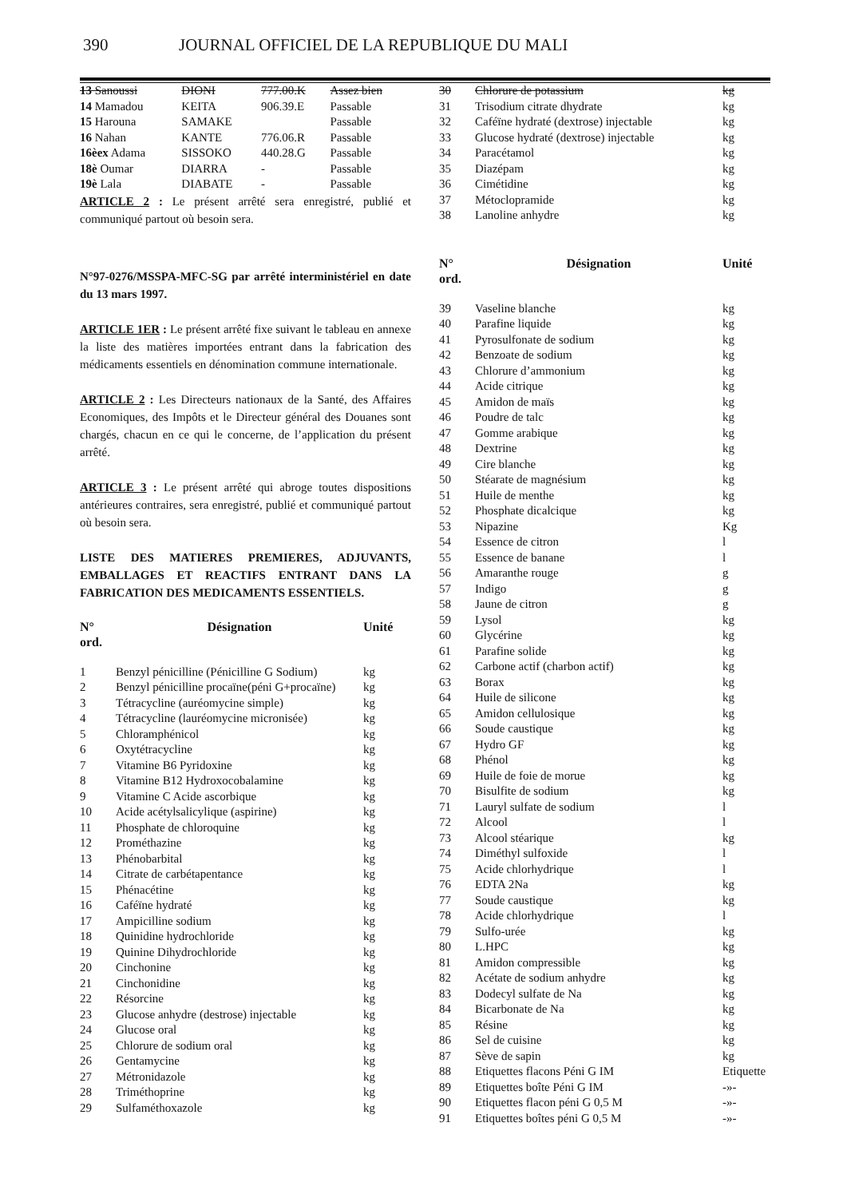390 JOURNAL OFFICIEL DE LA REPUBLIQUE DU MALI
| 13 Sanoussi | DIONI | 777.00.K | Assez bien |
| 14 Mamadou | KEITA | 906.39.E | Passable |
| 15 Harouna | SAMAKE | | Passable |
| 16 Nahan | KANTE | 776.06.R | Passable |
| 16èex Adama | SISSOKO | 440.28.G | Passable |
| 18è Oumar | DIARRA | - | Passable |
| 19è Lala | DIABATE | - | Passable |
ARTICLE 2 : Le présent arrêté sera enregistré, publié et communiqué partout où besoin sera.
N°97-0276/MSSPA-MFC-SG par arrêté interministériel en date du 13 mars 1997.
ARTICLE 1ER : Le présent arrêté fixe suivant le tableau en annexe la liste des matières importées entrant dans la fabrication des médicaments essentiels en dénomination commune internationale.
ARTICLE 2 : Les Directeurs nationaux de la Santé, des Affaires Economiques, des Impôts et le Directeur général des Douanes sont chargés, chacun en ce qui le concerne, de l’application du présent arrêté.
ARTICLE 3 : Le présent arrêté qui abroge toutes dispositions antérieures contraires, sera enregistré, publié et communiqué partout où besoin sera.
LISTE DES MATIERES PREMIERES, ADJUVANTS, EMBALLAGES ET REACTIFS ENTRANT DANS LA FABRICATION DES MEDICAMENTS ESSENTIELS.
| N° ord. | Désignation | Unité |
| --- | --- | --- |
| 1 | Benzyl pénicilline (Pénicilline G Sodium) | kg |
| 2 | Benzyl pénicilline procaïne(péni G+procaïne) | kg |
| 3 | Tétracycline (auréomycine simple) | kg |
| 4 | Tétracycline (lauréomycine micronisée) | kg |
| 5 | Chloramphénicol | kg |
| 6 | Oxytétracycline | kg |
| 7 | Vitamine B6 Pyridoxine | kg |
| 8 | Vitamine B12 Hydroxocobalamine | kg |
| 9 | Vitamine C Acide ascorbique | kg |
| 10 | Acide acétylsalicylique (aspirine) | kg |
| 11 | Phosphate de chloroquine | kg |
| 12 | Prométhazine | kg |
| 13 | Phénobarbital | kg |
| 14 | Citrate de carbétapentance | kg |
| 15 | Phénacétine | kg |
| 16 | Caféïne hydraté | kg |
| 17 | Ampicilline sodium | kg |
| 18 | Quinidine hydrochloride | kg |
| 19 | Quinine Dihydrochloride | kg |
| 20 | Cinchonine | kg |
| 21 | Cinchonidine | kg |
| 22 | Résorcine | kg |
| 23 | Glucose anhydre (destrose) injectable | kg |
| 24 | Glucose oral | kg |
| 25 | Chlorure de sodium oral | kg |
| 26 | Gentamycine | kg |
| 27 | Métronidazole | kg |
| 28 | Triméthoprine | kg |
| 29 | Sulfaméthoxazole | kg |
| 30 | Chlorure de potassium | kg |
| 31 | Trisodium citrate dhydrate | kg |
| 32 | Caféïne hydraté (dextrose) injectable | kg |
| 33 | Glucose hydraté (dextrose) injectable | kg |
| 34 | Paracétamol | kg |
| 35 | Diazépam | kg |
| 36 | Cimétidine | kg |
| 37 | Métoclopramide | kg |
| 38 | Lanoline anhydre | kg |
| N° ord. | Désignation | Unité |
| 39 | Vaseline blanche | kg |
| 40 | Parafine liquide | kg |
| 41 | Pyrosulfonate de sodium | kg |
| 42 | Benzoate de sodium | kg |
| 43 | Chlorure d’ammonium | kg |
| 44 | Acide citrique | kg |
| 45 | Amidon de maïs | kg |
| 46 | Poudre de talc | kg |
| 47 | Gomme arabique | kg |
| 48 | Dextrine | kg |
| 49 | Cire blanche | kg |
| 50 | Stéarate de magnésium | kg |
| 51 | Huile de menthe | kg |
| 52 | Phosphate dicalcique | kg |
| 53 | Nipazine | Kg |
| 54 | Essence de citron | l |
| 55 | Essence de banane | l |
| 56 | Amaranthe rouge | g |
| 57 | Indigo | g |
| 58 | Jaune de citron | g |
| 59 | Lysol | kg |
| 60 | Glycérine | kg |
| 61 | Parafine solide | kg |
| 62 | Carbone actif (charbon actif) | kg |
| 63 | Borax | kg |
| 64 | Huile de silicone | kg |
| 65 | Amidon cellulosique | kg |
| 66 | Soude caustique | kg |
| 67 | Hydro GF | kg |
| 68 | Phénol | kg |
| 69 | Huile de foie de morue | kg |
| 70 | Bisulfite de sodium | kg |
| 71 | Lauryl sulfate de sodium | l |
| 72 | Alcool | l |
| 73 | Alcool stéarique | kg |
| 74 | Diméthyl sulfoxide | l |
| 75 | Acide chlorhydrique | l |
| 76 | EDTA 2Na | kg |
| 77 | Soude caustique | kg |
| 78 | Acide chlorhydrique | l |
| 79 | Sulfo-urée | kg |
| 80 | L.HPC | kg |
| 81 | Amidon compressible | kg |
| 82 | Acétate de sodium anhydre | kg |
| 83 | Dodecyl sulfate de Na | kg |
| 84 | Bicarbonate de Na | kg |
| 85 | Résine | kg |
| 86 | Sel de cuisine | kg |
| 87 | Sève de sapin | kg |
| 88 | Etiquettes flacons Péni G IM | Etiquette |
| 89 | Etiquettes boîte Péni G IM | -»- |
| 90 | Etiquettes flacon péni G 0,5 M | -»- |
| 91 | Etiquettes boîtes péni G 0,5 M | -»- |